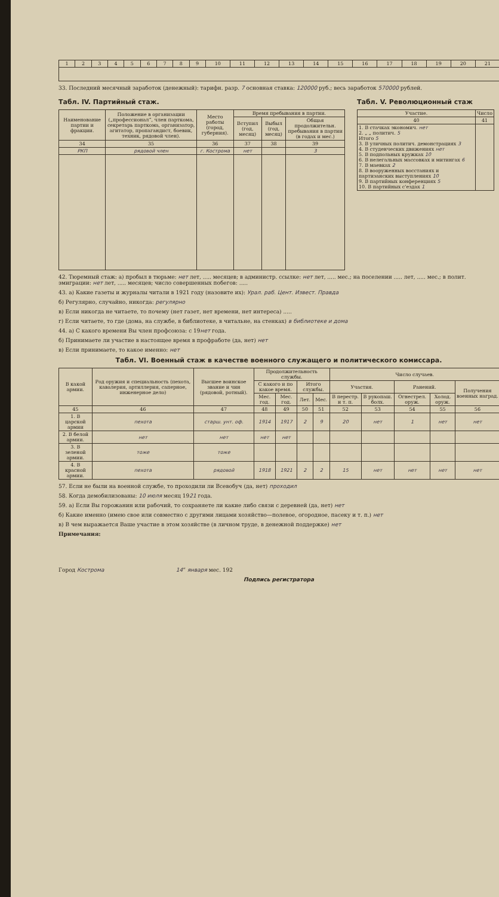| 1 | 2 | 3 | 4 | 5 | 6 | 7 | 8 | 9 | 10 | 11 | 12 | 13 | 14 | 15 | 16 | 17 | 18 | 19 | 20 | 21 |
33. Последний месячный заработок (денежный): тарифн. разр. 7 основная ставка: 120000 руб.; весь заработок 570000 рублей.
Табл. IV. Партийный стаж.
| Наименование партии и фракции. | Положение в организации („профессионал“, член парткома, секретарь парткома, организатор, агитатор, пропагандист, боевик, техник, рядовой член). | Место работы (город, губерния). | Время пребывания в партии. | | |
| --- | --- | --- | --- | --- | --- |
| | | | Вступил (год, месяц) | Выбыл (год, месяц) | Общая продолжительн. пребывания в партии (в годах и мес.) |
| 34 | 35 | 36 | 37 | 38 | 39 |
| РКП | рядовой член | г. Кострома | нет | | 3 |
Табл. V. Революционный стаж
| Участие. | Число |
| --- | --- |
| 40 | 41 |
| 1. В стачках экономич. нет 2. „ „ политич. 5 Итого 5 3. В уличных политич. демонстрациях 3 4. В студенческих движениях нет 5. В подпольных кружках 10 6. В нелегальных массовках и митингах 6 7. В маевках 2 8. В вооруженных восстаниях и партизанских выступлениях 10 9. В партийных конференциях 5 10. В партийных с'ездах 1 | |
42. Тюремный стаж: а) пробыл в тюрьме: нет лет, ..... месяцев; в администр. ссылке: нет лет, ..... мес.; на поселении ..... лет, ..... мес.; в полит. эмиграции: нет лет, ..... месяцев; число совершенных побегов: .....
43. а) Какие газеты и журналы читали в 1921 году (назовите их): Урал. раб. Цент. Извест. Правда
б) Регулярно, случайно, никогда: регулярно
в) Если никогда не читаете, то почему (нет газет, нет времени, нет интереса) .....
г) Если читаете, то где (дома, на службе, в библиотеке, в читальне, на стенках) в библиотеке и дома
44. а) С какого времени Вы член профсоюза: с 19нет года.
б) Принимаете ли участие в настоящее время в профработе (да, нет) нет
в) Если принимаете, то какое именно: нет
Табл. VI. Военный стаж в качестве военного служащего и политического комиссара.
| В какой армии. | Род оружия и специальность (пехота, кавалерия, артиллерия, саперное, инженерное дело) | Высшее воинское звание и чин (рядовой, ротный). | Продолжительность службы. | | | | Число случаев. | | | | |
| --- | --- | --- | --- | --- | --- | --- | --- | --- | --- | --- | --- |
| | | | С какого и по какое время. | | Итого службы. | | Участия. | | Ранений. | | Получения военных наград. |
| | | | Мес. год. | Мес. год. | Лет. | Мес. | В перестр. и т. п. | В рукопаш. болх. | Огнестрел. оруж. | Холод. оруж. | |
| 45 | 46 | 47 | 48 | 49 | 50 | 51 | 52 | 53 | 54 | 55 | 56 |
| 1. В царской армии | пехота | старш. унт. оф. | 1914 | 1917 | 2 | 9 | 20 | нет | 1 | нет | нет |
| 2. В белой армии. | нет | нет | нет | нет | | | | | | | |
| 3. В зеленой армии. | тоже | тоже | | | | | | | | | |
| 4. В красной армии. | пехота | рядовой | 1918 | 1921 | 2 | 2 | 15 | нет | нет | нет | нет |
57. Если не были на военной службе, то проходили ли Всевобуч (да, нет) проходил
58. Когда демобилизованы: 10 июля месяц 1921 года.
59. а) Если Вы горожанин или рабочий, то сохраняете ли какие либо связи с деревней (да, нет) нет
б) Какие именно (имею свое или совместно с другими лицами хозяйство—полевое, огородное, пасеку и т. п.) нет
в) В чем выражается Ваше участие в этом хозяйстве (в личном труде, в денежной поддержке) нет
Примечания:
Город Кострома 14“ января мес. 192
Подпись регистратора